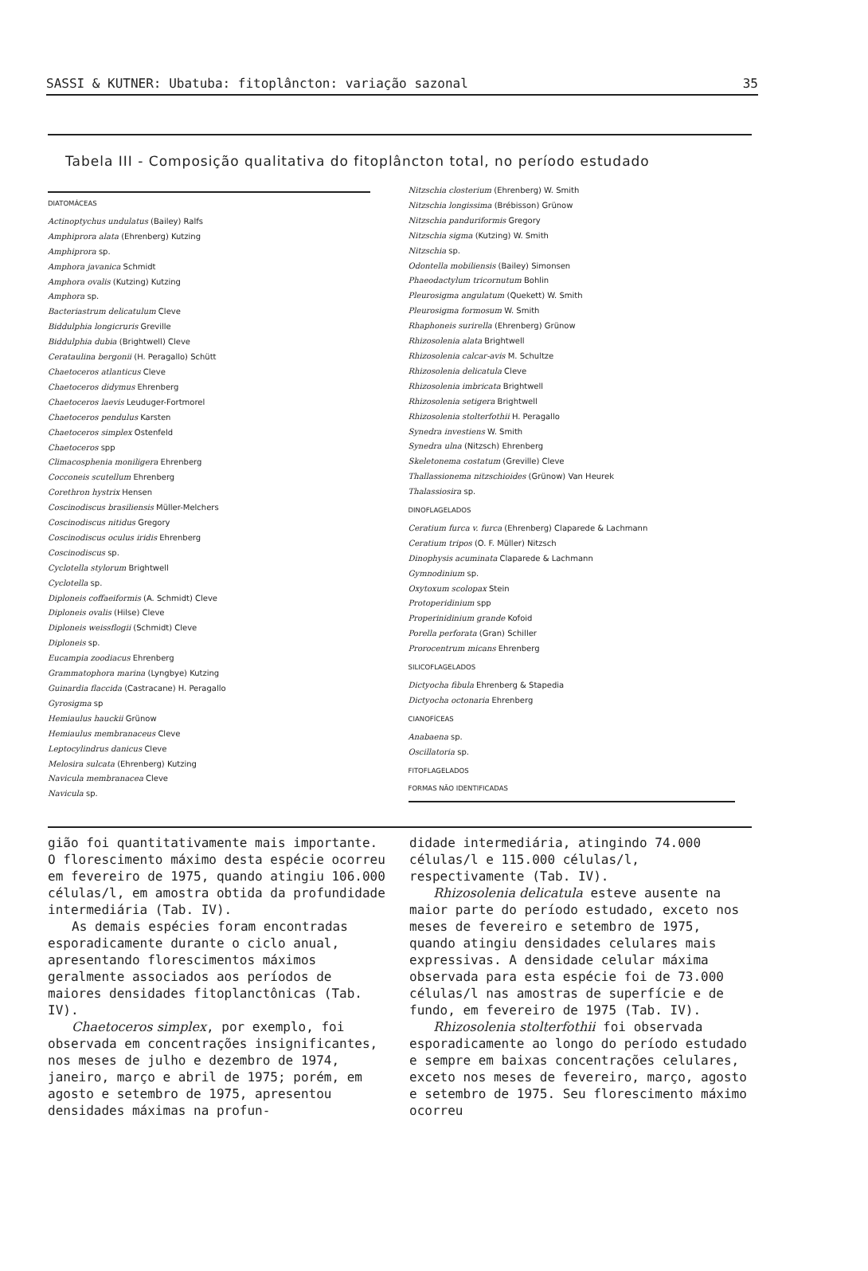SASSI & KUTNER: Ubatuba: fitoplâncton: variação sazonal 35
Tabela III - Composição qualitativa do fitoplâncton total, no período estudado
| Tabela III |
| --- |
DIATOMÁCEAS
Actinoptychus undulatus (Bailey) Ralfs
Amphiprora alata (Ehrenberg) Kutzing
Amphiprora sp.
Amphora javanica Schmidt
Amphora ovalis (Kutzing) Kutzing
Amphora sp.
Bacteriastrum delicatulum Cleve
Biddulphia longicruris Greville
Biddulphia dubia (Brightwell) Cleve
Cerataulina bergonii (H. Peragallo) Schütt
Chaetoceros atlanticus Cleve
Chaetoceros didymus Ehrenberg
Chaetoceros laevis Leuduger-Fortmorel
Chaetoceros pendulus Karsten
Chaetoceros simplex Ostenfeld
Chaetoceros spp
Climacosphenia moniligera Ehrenberg
Cocconeis scutellum Ehrenberg
Corethron hystrix Hensen
Coscinodiscus brasiliensis Müller-Melchers
Coscinodiscus nitidus Gregory
Coscinodiscus oculus iridis Ehrenberg
Coscinodiscus sp.
Cyclotella stylorum Brightwell
Cyclotella sp.
Diploneis coffaeiformis (A. Schmidt) Cleve
Diploneis ovalis (Hilse) Cleve
Diploneis weissflogii (Schmidt) Cleve
Diploneis sp.
Eucampia zoodiacus Ehrenberg
Grammatophora marina (Lyngbye) Kutzing
Guinardia flaccida (Castracane) H. Peragallo
Gyrosigma sp
Hemiaulus hauckii Grünow
Hemiaulus membranaceus Cleve
Leptocylindrus danicus Cleve
Melosira sulcata (Ehrenberg) Kutzing
Navicula membranacea Cleve
Navicula sp.
Nitzschia closterium (Ehrenberg) W. Smith
Nitzschia longissima (Brébisson) Grünow
Nitzschia panduriformis Gregory
Nitzschia sigma (Kutzing) W. Smith
Nitzschia sp.
Odontella mobiliensis (Bailey) Simonsen
Phaeodactylum tricornutum Bohlin
Pleurosigma angulatum (Quekett) W. Smith
Pleurosigma formosum W. Smith
Rhaphoneis surirella (Ehrenberg) Grünow
Rhizosolenia alata Brightwell
Rhizosolenia calcar-avis M. Schultze
Rhizosolenia delicatula Cleve
Rhizosolenia imbricata Brightwell
Rhizosolenia setigera Brightwell
Rhizosolenia stolterfothii H. Peragallo
Synedra investiens W. Smith
Synedra ulna (Nitzsch) Ehrenberg
Skeletonema costatum (Greville) Cleve
Thallassionema nitzschioides (Grünow) Van Heurek
Thalassiosira sp.
DINOFLAGELADOS
Ceratium furca v. furca (Ehrenberg) Claparede & Lachmann
Ceratium tripos (O. F. Müller) Nitzsch
Dinophysis acuminata Claparede & Lachmann
Gymnodinium sp.
Oxytoxum scolopax Stein
Protoperidinium spp
Properinidinium grande Kofoid
Porella perforata (Gran) Schiller
Prorocentrum micans Ehrenberg
SILICOFLAGELADOS
Dictyocha fibula Ehrenberg & Stapedia
Dictyocha octonaria Ehrenberg
CIANOFÍCEAS
Anabaena sp.
Oscillatoria sp.
FITOFLAGELADOS
FORMAS NÃO IDENTIFICADAS
gião foi quantitativamente mais importante. O florescimento máximo desta espécie ocorreu em fevereiro de 1975, quando atingiu 106.000 células/l, em amostra obtida da profundidade intermediária (Tab. IV).
As demais espécies foram encontradas esporadicamente durante o ciclo anual, apresentando florescimentos máximos geralmente associados aos períodos de maiores densidades fitoplanctônicas (Tab. IV).
Chaetoceros simplex, por exemplo, foi observada em concentrações insignificantes, nos meses de julho e dezembro de 1974, janeiro, março e abril de 1975; porém, em agosto e setembro de 1975, apresentou densidades máximas na profun-
didade intermediária, atingindo 74.000 células/l e 115.000 células/l, respectivamente (Tab. IV).
Rhizosolenia delicatula esteve ausente na maior parte do período estudado, exceto nos meses de fevereiro e setembro de 1975, quando atingiu densidades celulares mais expressivas. A densidade celular máxima observada para esta espécie foi de 73.000 células/l nas amostras de superfície e de fundo, em fevereiro de 1975 (Tab. IV).
Rhizosolenia stolterfothii foi observada esporadicamente ao longo do período estudado e sempre em baixas concentrações celulares, exceto nos meses de fevereiro, março, agosto e setembro de 1975. Seu florescimento máximo ocorreu